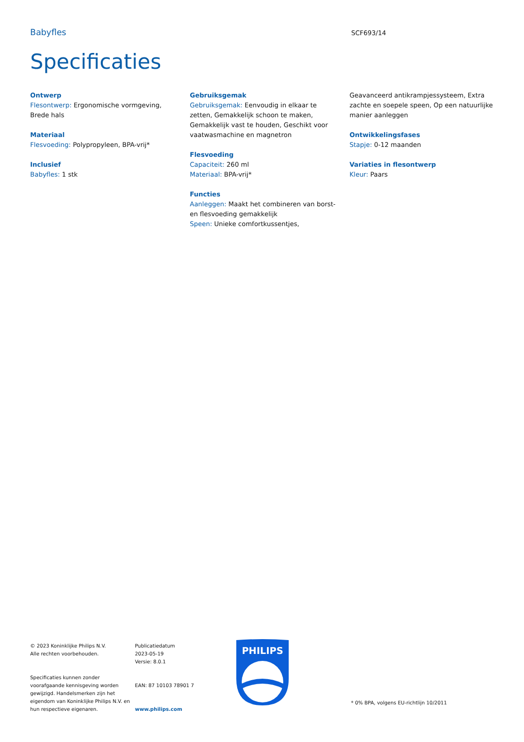Babyfles
SCF693/14
Specificaties
Ontwerp
Flesontwerp: Ergonomische vormgeving, Brede hals
Materiaal
Flesvoeding: Polypropyleen, BPA-vrij*
Inclusief
Babyfles: 1 stk
Gebruiksgemak
Gebruiksgemak: Eenvoudig in elkaar te zetten, Gemakkelijk schoon te maken, Gemakkelijk vast te houden, Geschikt voor vaatwasmachine en magnetron
Flesvoeding
Capaciteit: 260 ml
Materiaal: BPA-vrij*
Functies
Aanleggen: Maakt het combineren van borst- en flesvoeding gemakkelijk
Speen: Unieke comfortkussentjes,
Geavanceerd antikrampjessysteem, Extra zachte en soepele speen, Op een natuurlijke manier aanleggen
Ontwikkelingsfases
Stapje: 0-12 maanden
Variaties in flesontwerp
Kleur: Paars
© 2023 Koninklijke Philips N.V.
Alle rechten voorbehouden.
Specificaties kunnen zonder voorafgaande kennisgeving worden gewijzigd. Handelsmerken zijn het eigendom van Koninklijke Philips N.V. en hun respectieve eigenaren.
Publicatiedatum
2023-05-19
Versie: 8.0.1
EAN: 87 10103 78901 7
www.philips.com
PHILIPS
* 0% BPA, volgens EU-richtlijn 10/2011